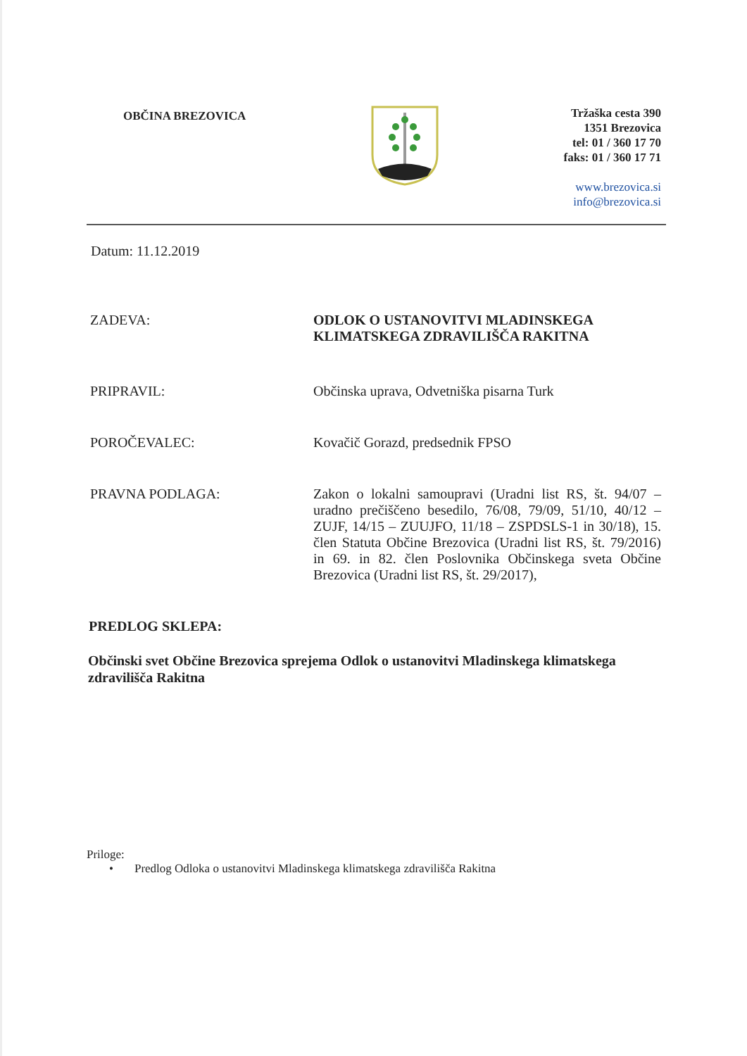OBČINA BREZOVICA
Tržaška cesta 390
1351 Brezovica
tel: 01 / 360 17 70
faks: 01 / 360 17 71
www.brezovica.si
info@brezovica.si
Datum: 11.12.2019
ZADEVA: ODLOK O USTANOVITVI MLADINSKEGA
KLIMATSKEGA ZDRAVILIŠČA RAKITNA
PRIPRAVIL: Občinska uprava, Odvetniška pisarna Turk
POROČEVALEC: Kovačič Gorazd, predsednik FPSO
PRAVNA PODLAGA:
Zakon o lokalni samoupravi (Uradni list RS, št. 94/07 – uradno prečiščeno besedilo, 76/08, 79/09, 51/10, 40/12 – ZUJF, 14/15 – ZUUJFO, 11/18 – ZSPDSLS-1 in 30/18), 15. člen Statuta Občine Brezovica (Uradni list RS, št. 79/2016) in 69. in 82. člen Poslovnika Občinskega sveta Občine Brezovica (Uradni list RS, št. 29/2017),
PREDLOG SKLEPA:
Občinski svet Občine Brezovica sprejema Odlok o ustanovitvi Mladinskega klimatskega zdravilišča Rakitna
Priloge:
• Predlog Odloka o ustanovitvi Mladinskega klimatskega zdravilišča Rakitna